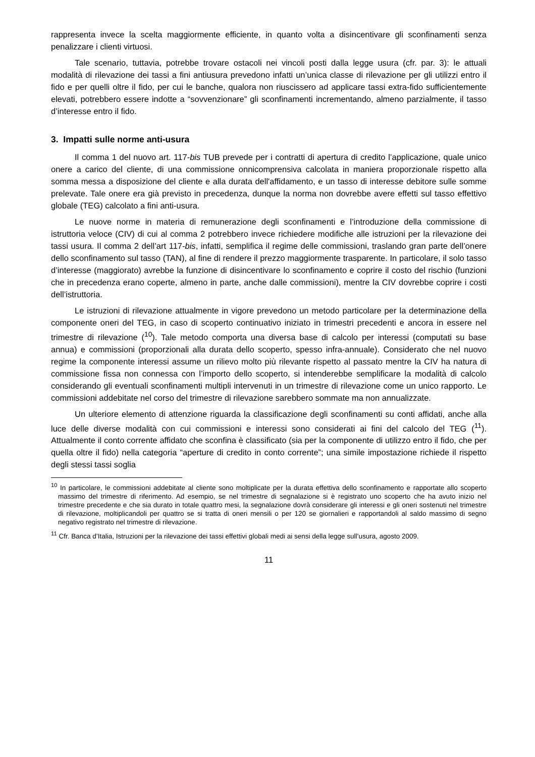rappresenta invece la scelta maggiormente efficiente, in quanto volta a disincentivare gli sconfinamenti senza penalizzare i clienti virtuosi.
Tale scenario, tuttavia, potrebbe trovare ostacoli nei vincoli posti dalla legge usura (cfr. par. 3): le attuali modalità di rilevazione dei tassi a fini antiusura prevedono infatti un’unica classe di rilevazione per gli utilizzi entro il fido e per quelli oltre il fido, per cui le banche, qualora non riuscissero ad applicare tassi extra-fido sufficientemente elevati, potrebbero essere indotte a “sovvenzionare” gli sconfinamenti incrementando, almeno parzialmente, il tasso d’interesse entro il fido.
3. Impatti sulle norme anti-usura
Il comma 1 del nuovo art. 117-bis TUB prevede per i contratti di apertura di credito l’applicazione, quale unico onere a carico del cliente, di una commissione onnicomprensiva calcolata in maniera proporzionale rispetto alla somma messa a disposizione del cliente e alla durata dell'affidamento, e un tasso di interesse debitore sulle somme prelevate. Tale onere era già previsto in precedenza, dunque la norma non dovrebbe avere effetti sul tasso effettivo globale (TEG) calcolato a fini anti-usura.
Le nuove norme in materia di remunerazione degli sconfinamenti e l’introduzione della commissione di istruttoria veloce (CIV) di cui al comma 2 potrebbero invece richiedere modifiche alle istruzioni per la rilevazione dei tassi usura. Il comma 2 dell’art 117-bis, infatti, semplifica il regime delle commissioni, traslando gran parte dell’onere dello sconfinamento sul tasso (TAN), al fine di rendere il prezzo maggiormente trasparente. In particolare, il solo tasso d’interesse (maggiorato) avrebbe la funzione di disincentivare lo sconfinamento e coprire il costo del rischio (funzioni che in precedenza erano coperte, almeno in parte, anche dalle commissioni), mentre la CIV dovrebbe coprire i costi dell’istruttoria.
Le istruzioni di rilevazione attualmente in vigore prevedono un metodo particolare per la determinazione della componente oneri del TEG, in caso di scoperto continuativo iniziato in trimestri precedenti e ancora in essere nel trimestre di rilevazione (<sup>10</sup>). Tale metodo comporta una diversa base di calcolo per interessi (computati su base annua) e commissioni (proporzionali alla durata dello scoperto, spesso infra-annuale). Considerato che nel nuovo regime la componente interessi assume un rilievo molto più rilevante rispetto al passato mentre la CIV ha natura di commissione fissa non connessa con l’importo dello scoperto, si intenderebbe semplificare la modalità di calcolo considerando gli eventuali sconfinamenti multipli intervenuti in un trimestre di rilevazione come un unico rapporto. Le commissioni addebitate nel corso del trimestre di rilevazione sarebbero sommate ma non annualizzate.
Un ulteriore elemento di attenzione riguarda la classificazione degli sconfinamenti su conti affidati, anche alla luce delle diverse modalità con cui commissioni e interessi sono considerati ai fini del calcolo del TEG (<sup>11</sup>). Attualmente il conto corrente affidato che sconfina è classificato (sia per la componente di utilizzo entro il fido, che per quella oltre il fido) nella categoria “aperture di credito in conto corrente”; una simile impostazione richiede il rispetto degli stessi tassi soglia
<sup>10</sup> In particolare, le commissioni addebitate al cliente sono moltiplicate per la durata effettiva dello sconfinamento e rapportate allo scoperto massimo del trimestre di riferimento. Ad esempio, se nel trimestre di segnalazione si è registrato uno scoperto che ha avuto inizio nel trimestre precedente e che sia durato in totale quattro mesi, la segnalazione dovrà considerare gli interessi e gli oneri sostenuti nel trimestre di rilevazione, moltiplicandoli per quattro se si tratta di oneri mensili o per 120 se giornalieri e rapportandoli al saldo massimo di segno negativo registrato nel trimestre di rilevazione.
<sup>11</sup> Cfr. Banca d’Italia, Istruzioni per la rilevazione dei tassi effettivi globali medi ai sensi della legge sull’usura, agosto 2009.
11